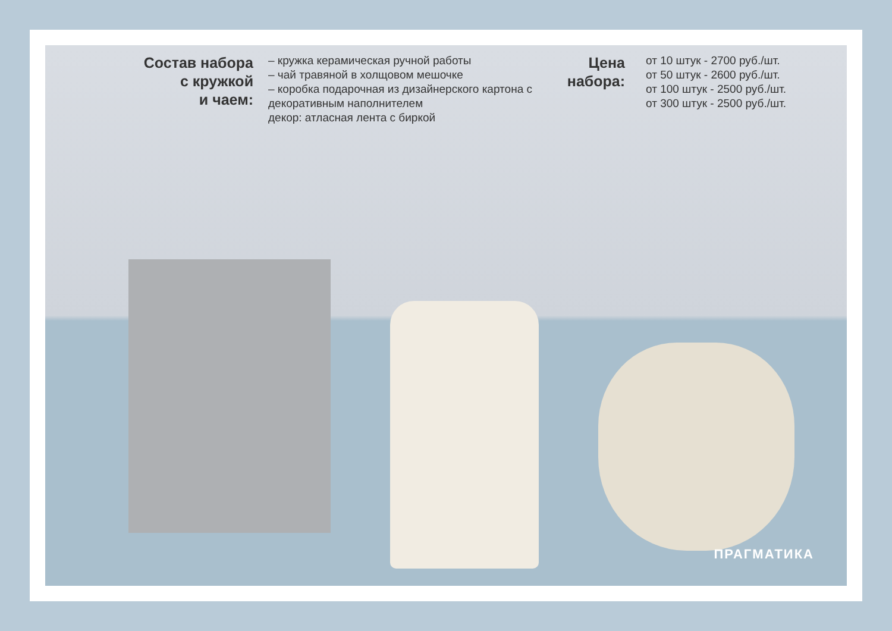Состав набора
с кружкой
и чаем:
– кружка керамическая ручной работы
– чай травяной в холщовом мешочке
– коробка подарочная из дизайнерского картона с декоративным наполнителем
декор: атласная лента с биркой
Цена
набора:
от 10 штук - 2700 руб./шт.
от 50 штук - 2600 руб./шт.
от 100 штук - 2500 руб./шт.
от 300 штук - 2500 руб./шт.
ПРАГМАТИКА